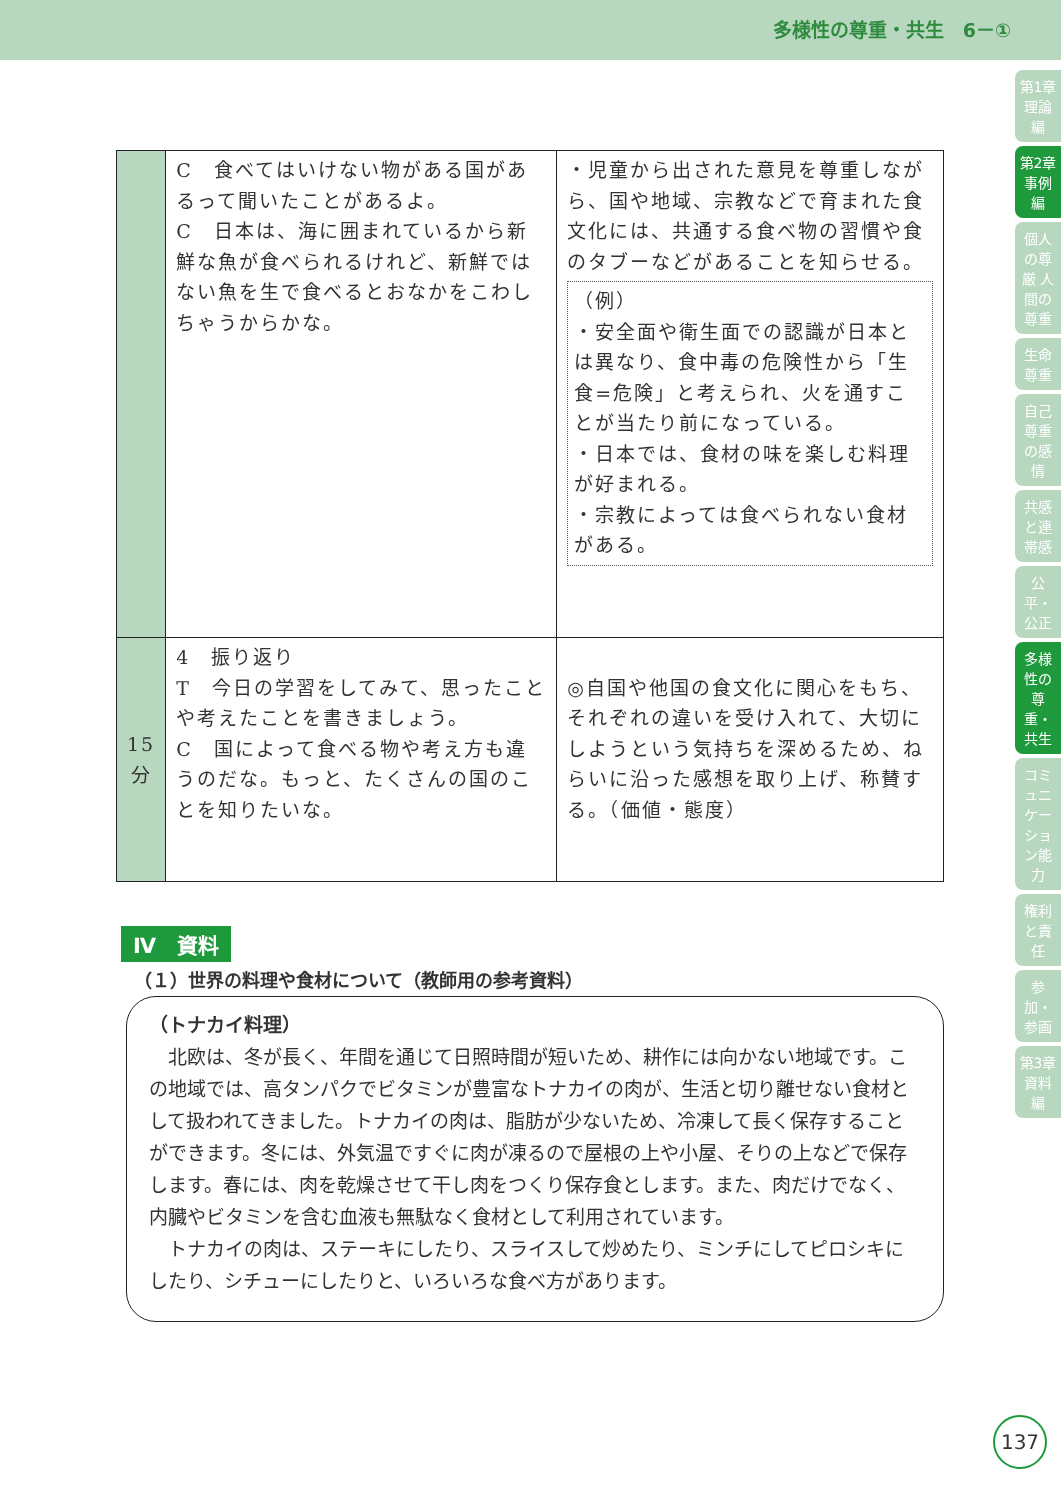多様性の尊重・共生　6－①
第1章 理論編
第2章 事例編
個人の尊厳 人間の尊重
生命尊重
自己尊重の感情
共感と連帯感
公平・公正
多様性の尊重・共生
コミュニケーション能力
権利と責任
参加・参画
第3章 資料編
| | C 食べてはいけない物がある国があるって聞いたことがあるよ。 C 日本は、海に囲まれているから新鮮な魚が食べられるけれど、新鮮ではない魚を生で食べるとおなかをこわしちゃうからかな。 | ・児童から出された意見を尊重しながら、国や地域、宗教などで育まれた食文化には、共通する食べ物の習慣や食のタブーなどがあることを知らせる。 （例） ・安全面や衛生面での認識が日本とは異なり、食中毒の危険性から「生食=危険」と考えられ、火を通すことが当たり前になっている。 ・日本では、食材の味を楽しむ料理が好まれる。 ・宗教によっては食べられない食材がある。 |
| 15 分 | 4 振り返り T 今日の学習をしてみて、思ったことや考えたことを書きましょう。 C 国によって食べる物や考え方も違うのだな。もっと、たくさんの国のことを知りたいな。 | ◎自国や他国の食文化に関心をもち、それぞれの違いを受け入れて、大切にしようという気持ちを深めるため、ねらいに沿った感想を取り上げ、称賛する。（価値・態度） |
Ⅳ　資料
（１）世界の料理や食材について（教師用の参考資料）
（トナカイ料理）
　北欧は、冬が長く、年間を通じて日照時間が短いため、耕作には向かない地域です。この地域では、高タンパクでビタミンが豊富なトナカイの肉が、生活と切り離せない食材として扱われてきました。トナカイの肉は、脂肪が少ないため、冷凍して長く保存することができます。冬には、外気温ですぐに肉が凍るので屋根の上や小屋、そりの上などで保存します。春には、肉を乾燥させて干し肉をつくり保存食とします。また、肉だけでなく、内臓やビタミンを含む血液も無駄なく食材として利用されています。
　トナカイの肉は、ステーキにしたり、スライスして炒めたり、ミンチにしてピロシキにしたり、シチューにしたりと、いろいろな食べ方があります。
137